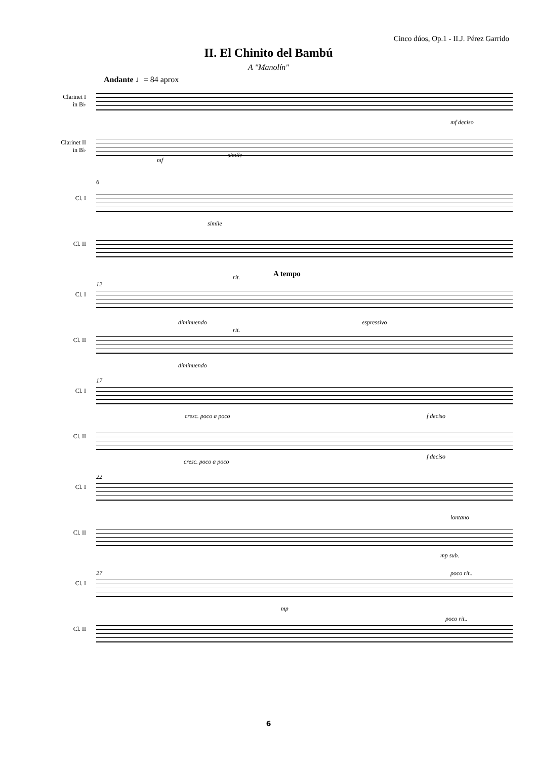Cinco dúos, Op.1 - II.J. Pérez Garrido
II. El Chinito del Bambú
A "Manolín"
Andante ♩= 84 aprox
Clarinet I
in B♭
mf deciso
Clarinet II
in B♭
mf
simile
6
Cl. I
simile
Cl. II
A tempo
12
rit.
Cl. I
diminuendo espressivo
rit.
Cl. II
diminuendo
17
Cl. I
cresc. poco a poco f deciso
Cl. II
cresc. poco a poco
f deciso
22
Cl. I
lontano
Cl. II
mp sub.
27 poco rit..
Cl. I
mp
poco rit..
Cl. II
6